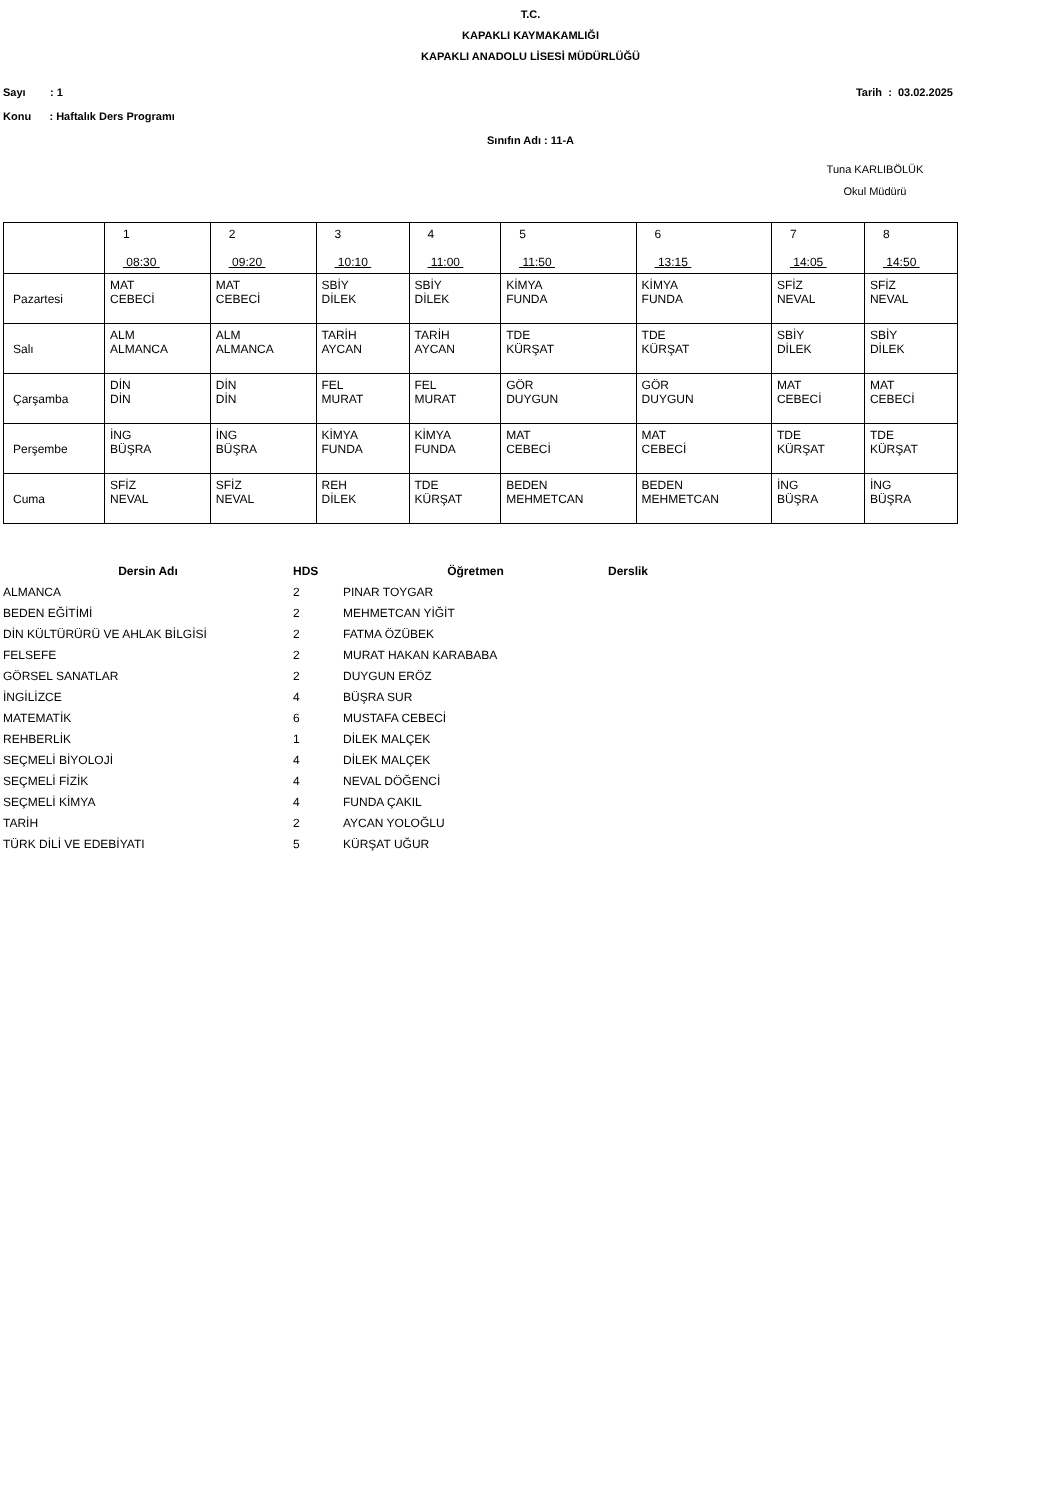T.C.
KAPAKLI KAYMAKAMLIĞI
KAPAKLI ANADOLU LİSESİ MÜDÜRLÜĞÜ
Sayı : 1 Tarih : 03.02.2025
Konu : Haftalık Ders Programı
Sınıfın Adı : 11-A
Tuna KARLIBÖLÜK
Okul Müdürü
| | 1 08:30 | 2 09:20 | 3 10:10 | 4 11:00 | 5 11:50 | 6 13:15 | 7 14:05 | 8 14:50 |
| Pazartesi | MAT CEBECİ | MAT CEBECİ | SBİY DİLEK | SBİY DİLEK | KİMYA FUNDA | KİMYA FUNDA | SFİZ NEVAL | SFİZ NEVAL |
| Salı | ALM ALMANCA | ALM ALMANCA | TARİH AYCAN | TARİH AYCAN | TDE KÜRŞAT | TDE KÜRŞAT | SBİY DİLEK | SBİY DİLEK |
| Çarşamba | DİN DİN | DİN DİN | FEL MURAT | FEL MURAT | GÖR DUYGUN | GÖR DUYGUN | MAT CEBECİ | MAT CEBECİ |
| Perşembe | İNG BÜŞRA | İNG BÜŞRA | KİMYA FUNDA | KİMYA FUNDA | MAT CEBECİ | MAT CEBECİ | TDE KÜRŞAT | TDE KÜRŞAT |
| Cuma | SFİZ NEVAL | SFİZ NEVAL | REH DİLEK | TDE KÜRŞAT | BEDEN MEHMETCAN | BEDEN MEHMETCAN | İNG BÜŞRA | İNG BÜŞRA |
| Dersin Adı | HDS | Öğretmen | Derslik |
| --- | --- | --- | --- |
| ALMANCA | 2 | PINAR TOYGAR | |
| BEDEN EĞİTİMİ | 2 | MEHMETCAN YİĞİT | |
| DİN KÜLTÜRÜRÜ VE AHLAK BİLGİSİ | 2 | FATMA ÖZÜBEK | |
| FELSEFE | 2 | MURAT HAKAN KARABABA | |
| GÖRSEL SANATLAR | 2 | DUYGUN ERÖZ | |
| İNGİLİZCE | 4 | BÜŞRA SUR | |
| MATEMATİK | 6 | MUSTAFA CEBECİ | |
| REHBERLİK | 1 | DİLEK MALÇEK | |
| SEÇMELİ BİYOLOJİ | 4 | DİLEK MALÇEK | |
| SEÇMELİ FİZİK | 4 | NEVAL DÖĞENCİ | |
| SEÇMELİ KİMYA | 4 | FUNDA ÇAKIL | |
| TARİH | 2 | AYCAN YOLOĞLU | |
| TÜRK DİLİ VE EDEBİYATI | 5 | KÜRŞAT UĞUR | |